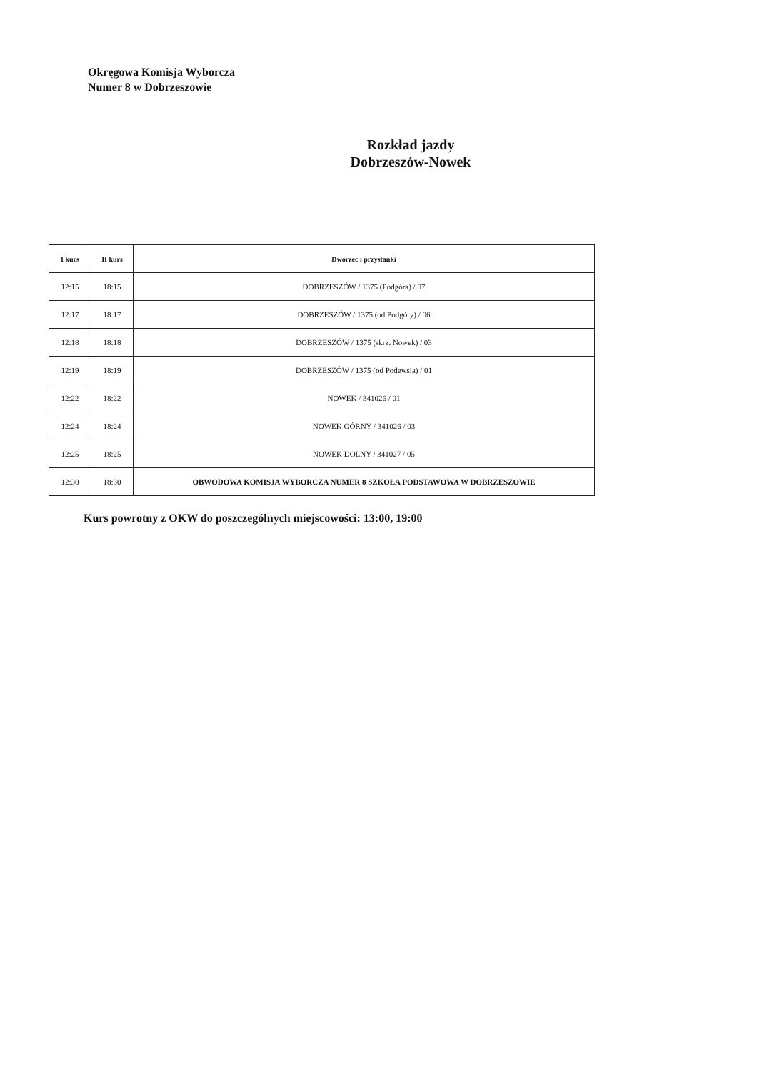Okręgowa Komisja Wyborcza
Numer 8 w Dobrzeszowie
Rozkład jazdy
Dobrzeszów-Nowek
| I kurs | II kurs | Dworzec i przystanki |
| --- | --- | --- |
| 12:15 | 18:15 | DOBRZESZÓW / 1375 (Podgóra) / 07 |
| 12:17 | 18:17 | DOBRZESZÓW / 1375 (od Podgóry) / 06 |
| 12:18 | 18:18 | DOBRZESZÓW / 1375 (skrz. Nowek) / 03 |
| 12:19 | 18:19 | DOBRZESZÓW / 1375 (od Podewsia) / 01 |
| 12:22 | 18:22 | NOWEK / 341026 / 01 |
| 12:24 | 18:24 | NOWEK GÓRNY / 341026 / 03 |
| 12:25 | 18:25 | NOWEK DOLNY / 341027 / 05 |
| 12:30 | 18:30 | OBWODOWA KOMISJA WYBORCZA NUMER 8 SZKOŁA PODSTAWOWA W DOBRZESZOWIE |
Kurs powrotny z OKW do poszczególnych miejscowości: 13:00, 19:00